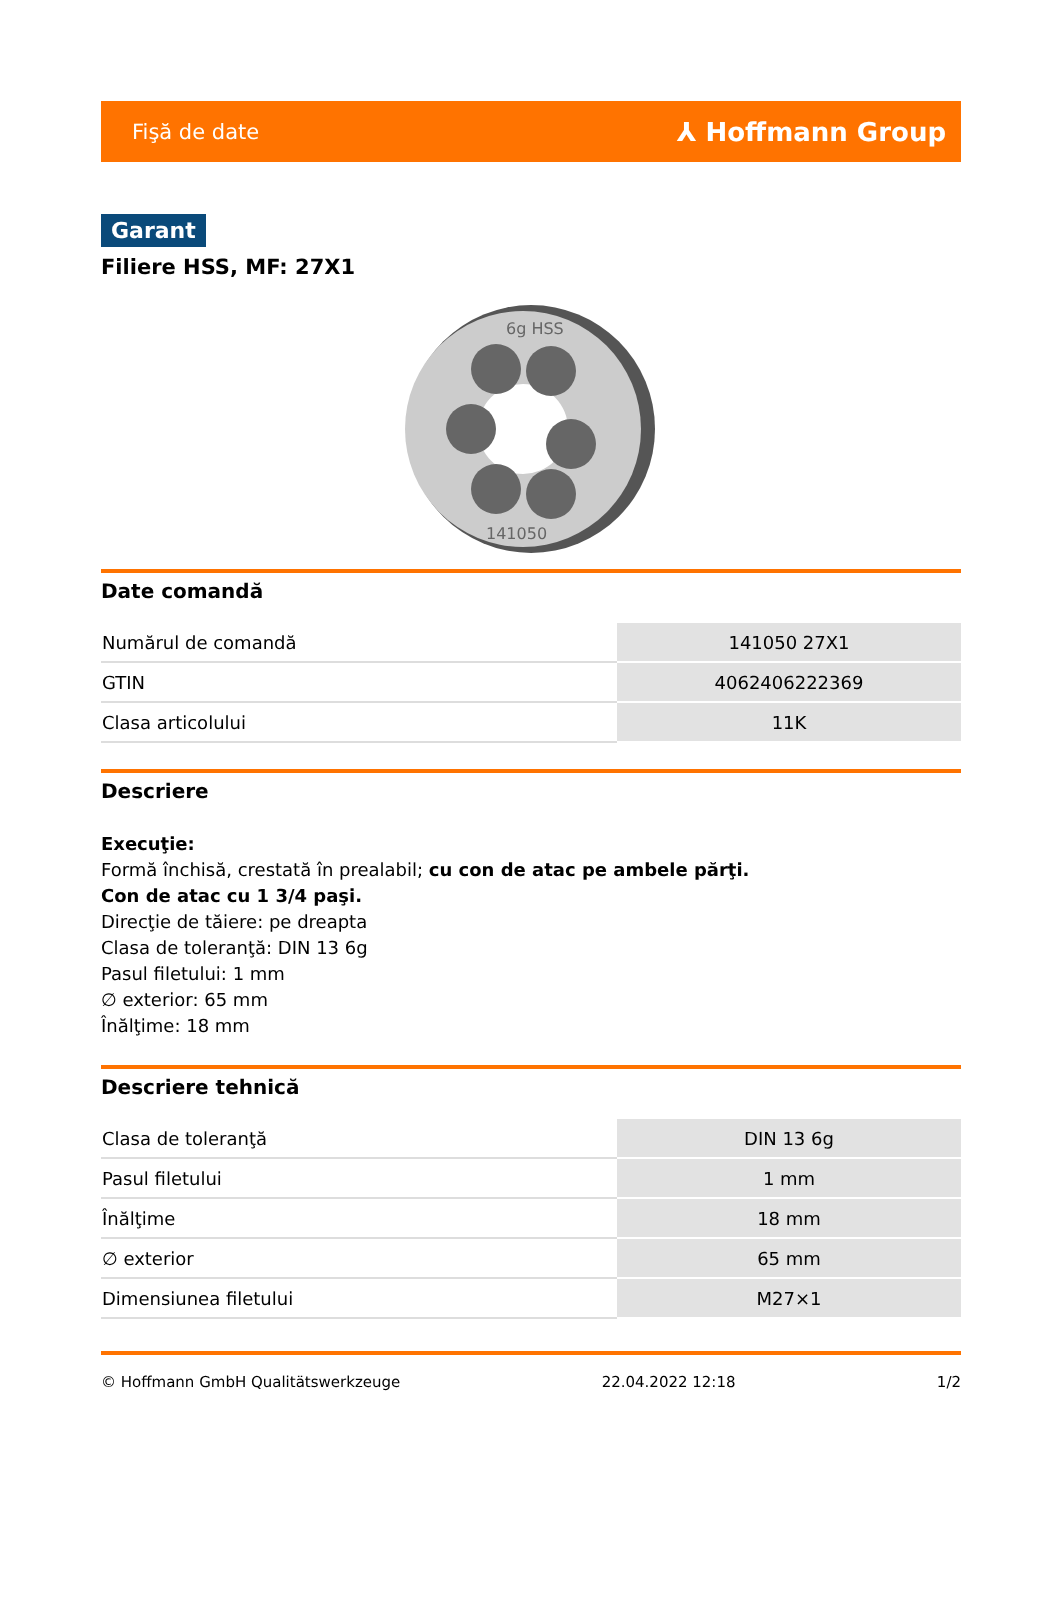Fişă de date ⅄ Hoffmann Group
Garant
Filiere HSS, MF: 27X1
6g HSS
141050
Date comandă
| Numărul de comandă | 141050 27X1 |
| GTIN | 4062406222369 |
| Clasa articolului | 11K |
Descriere
Execuţie:
Formă închisă, crestată în prealabil; cu con de atac pe ambele părţi.
Con de atac cu 1 3/4 paşi.
Direcţie de tăiere: pe dreapta
Clasa de toleranţă: DIN 13 6g
Pasul filetului: 1 mm
∅ exterior: 65 mm
Înălţime: 18 mm
Descriere tehnică
| Clasa de toleranţă | DIN 13 6g |
| Pasul filetului | 1 mm |
| Înălţime | 18 mm |
| ∅ exterior | 65 mm |
| Dimensiunea filetului | M27×1 |
© Hoffmann GmbH Qualitätswerkzeuge 22.04.2022 12:18 1/2